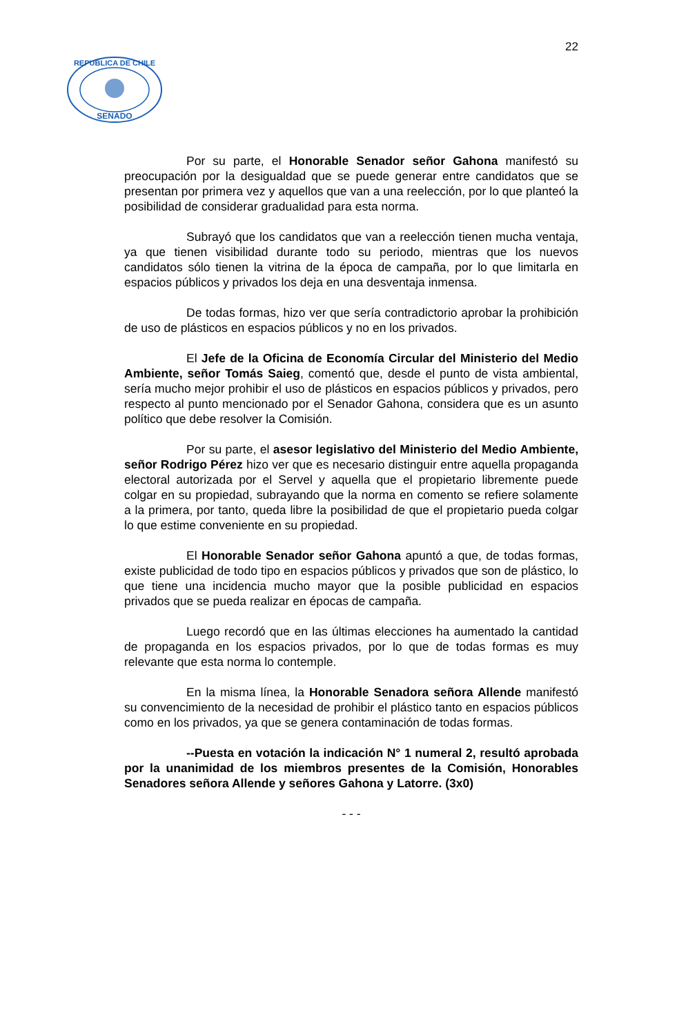22
SENADO
REPUBLICA DE CHILE
Por su parte, el Honorable Senador señor Gahona manifestó su preocupación por la desigualdad que se puede generar entre candidatos que se presentan por primera vez y aquellos que van a una reelección, por lo que planteó la posibilidad de considerar gradualidad para esta norma.
Subrayó que los candidatos que van a reelección tienen mucha ventaja, ya que tienen visibilidad durante todo su periodo, mientras que los nuevos candidatos sólo tienen la vitrina de la época de campaña, por lo que limitarla en espacios públicos y privados los deja en una desventaja inmensa.
De todas formas, hizo ver que sería contradictorio aprobar la prohibición de uso de plásticos en espacios públicos y no en los privados.
El Jefe de la Oficina de Economía Circular del Ministerio del Medio Ambiente, señor Tomás Saieg, comentó que, desde el punto de vista ambiental, sería mucho mejor prohibir el uso de plásticos en espacios públicos y privados, pero respecto al punto mencionado por el Senador Gahona, considera que es un asunto político que debe resolver la Comisión.
Por su parte, el asesor legislativo del Ministerio del Medio Ambiente, señor Rodrigo Pérez hizo ver que es necesario distinguir entre aquella propaganda electoral autorizada por el Servel y aquella que el propietario libremente puede colgar en su propiedad, subrayando que la norma en comento se refiere solamente a la primera, por tanto, queda libre la posibilidad de que el propietario pueda colgar lo que estime conveniente en su propiedad.
El Honorable Senador señor Gahona apuntó a que, de todas formas, existe publicidad de todo tipo en espacios públicos y privados que son de plástico, lo que tiene una incidencia mucho mayor que la posible publicidad en espacios privados que se pueda realizar en épocas de campaña.
Luego recordó que en las últimas elecciones ha aumentado la cantidad de propaganda en los espacios privados, por lo que de todas formas es muy relevante que esta norma lo contemple.
En la misma línea, la Honorable Senadora señora Allende manifestó su convencimiento de la necesidad de prohibir el plástico tanto en espacios públicos como en los privados, ya que se genera contaminación de todas formas.
--Puesta en votación la indicación N° 1 numeral 2, resultó aprobada por la unanimidad de los miembros presentes de la Comisión, Honorables Senadores señora Allende y señores Gahona y Latorre. (3x0)
- - -